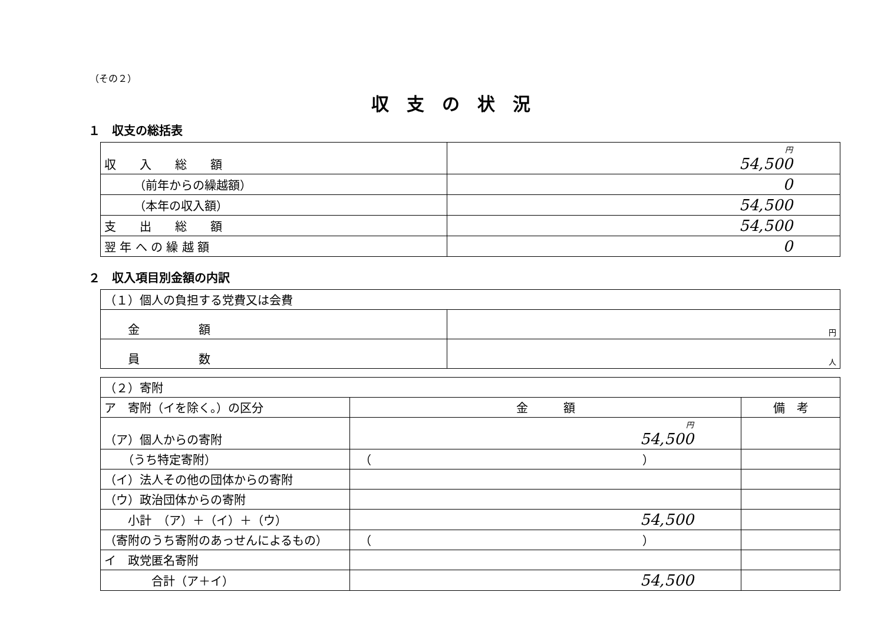（その２）
収支の状況
１　収支の総括表
| 収 入 総 額 | 円 54,500 |
| （前年からの繰越額） | 0 |
| （本年の収入額） | 54,500 |
| 支 出 総 額 | 54,500 |
| 翌 年 へ の 繰 越 額 | 0 |
２　収入項目別金額の内訳
| （１）個人の負担する党費又は会費 | |
| 金 額 | 円 |
| 員 数 | 人 |
| （２）寄附 | | |
| ア 寄附（イを除く。）の区分 | 金 額 | 備 考 |
| （ア）個人からの寄附 | 円 54,500 | |
| （うち特定寄附） | （ ） | |
| （イ）法人その他の団体からの寄附 | | |
| （ウ）政治団体からの寄附 | | |
| 小計 （ア）＋（イ）＋（ウ） | 54,500 | |
| （寄附のうち寄附のあっせんによるもの） | （ ） | |
| イ 政党匿名寄附 | | |
| 合計（ア＋イ） | 54,500 | |